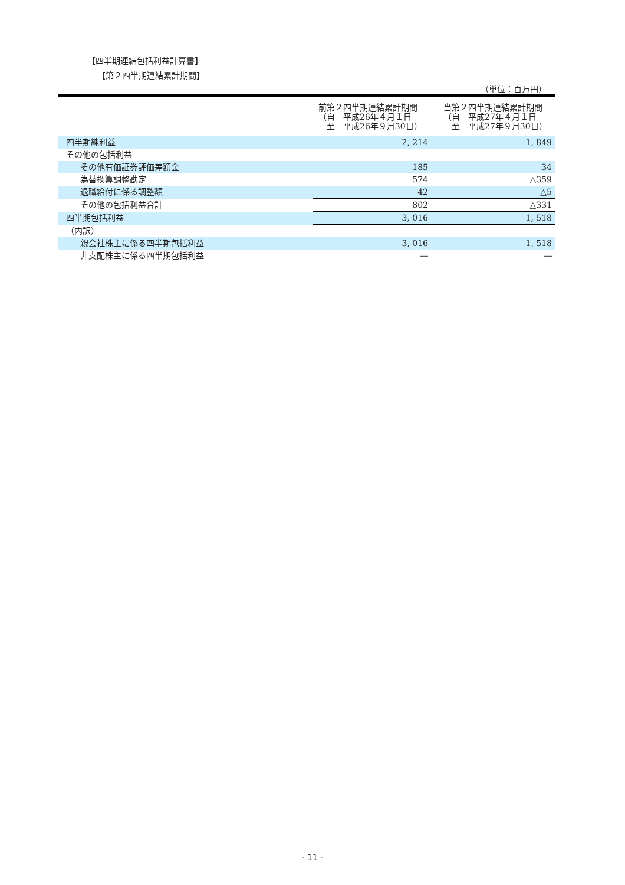【四半期連結包括利益計算書】
【第２四半期連結累計期間】
（単位：百万円）
| | 前第２四半期連結累計期間 （自 平成26年４月１日 至 平成26年９月30日） | 当第２四半期連結累計期間 （自 平成27年４月１日 至 平成27年９月30日） |
| 四半期純利益 | 2, 214 | 1, 849 |
| その他の包括利益 | | |
| その他有価証券評価差額金 | 185 | 34 |
| 為替換算調整勘定 | 574 | △359 |
| 退職給付に係る調整額 | 42 | △5 |
| その他の包括利益合計 | 802 | △331 |
| 四半期包括利益 | 3, 016 | 1, 518 |
| （内訳） | | |
| 親会社株主に係る四半期包括利益 | 3, 016 | 1, 518 |
| 非支配株主に係る四半期包括利益 | ― | ― |
- 11 -